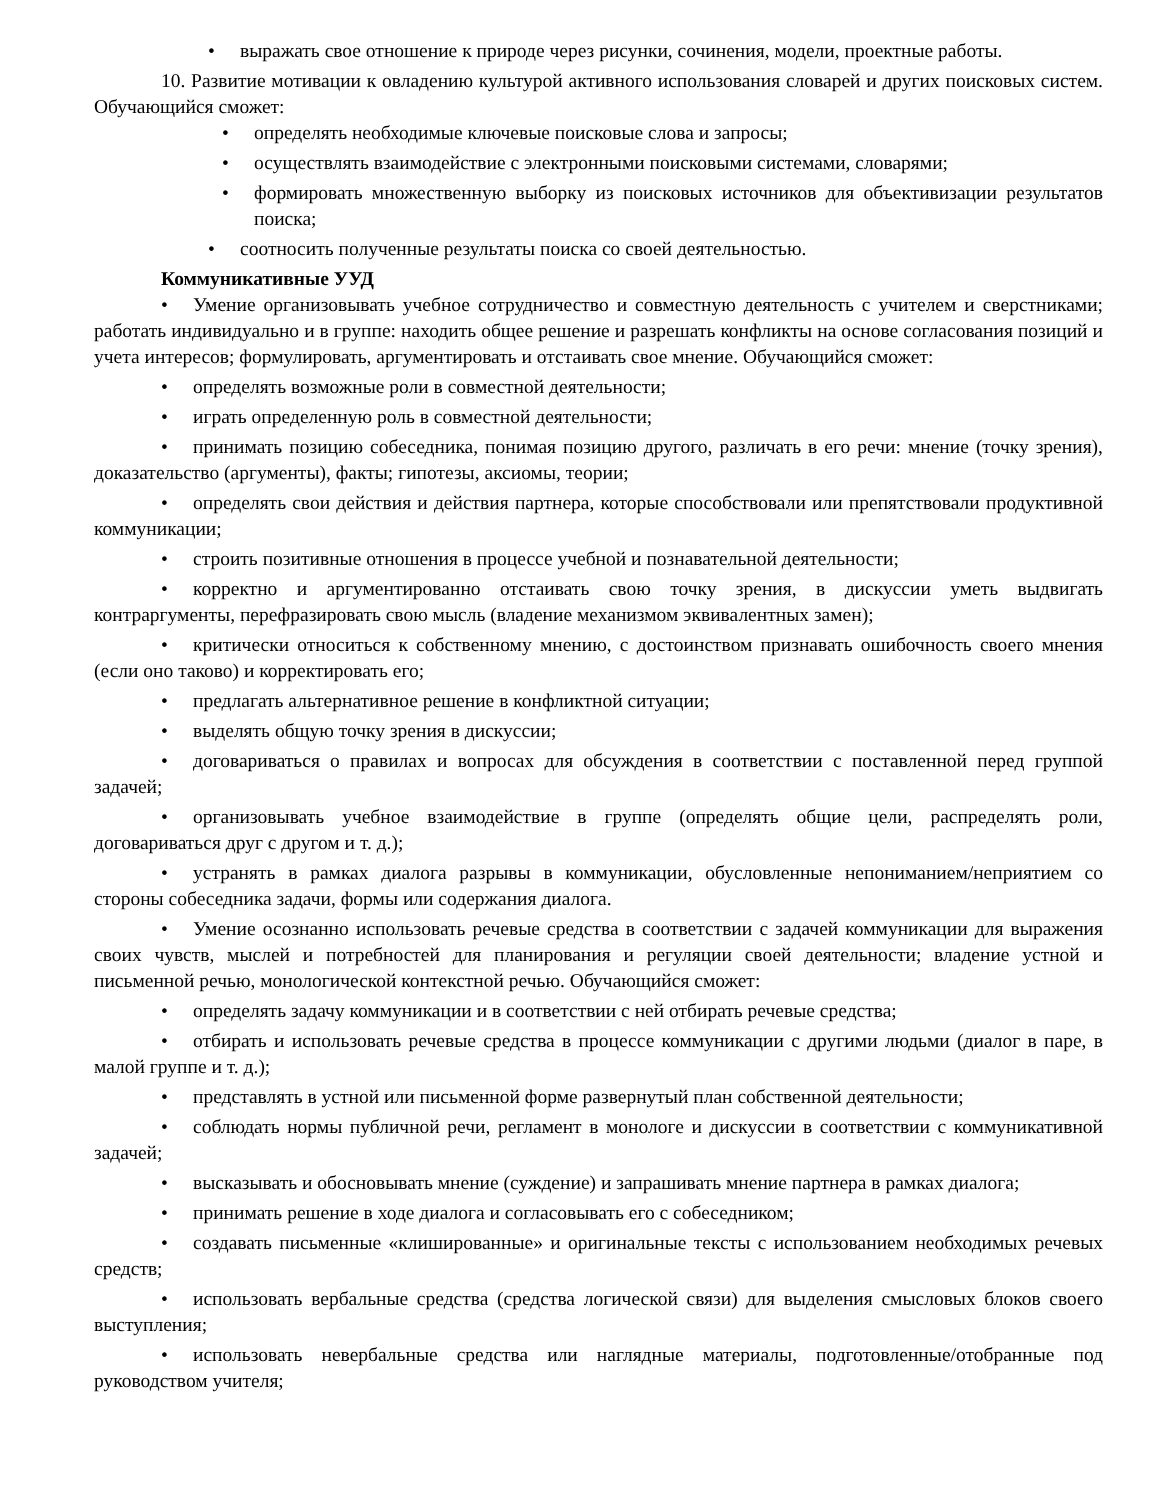• выражать свое отношение к природе через рисунки, сочинения, модели, проектные работы.
10. Развитие мотивации к овладению культурой активного использования словарей и других поисковых систем. Обучающийся сможет:
• определять необходимые ключевые поисковые слова и запросы;
• осуществлять взаимодействие с электронными поисковыми системами, словарями;
• формировать множественную выборку из поисковых источников для объективизации результатов поиска;
• соотносить полученные результаты поиска со своей деятельностью.
Коммуникативные УУД
• Умение организовывать учебное сотрудничество и совместную деятельность с учителем и сверстниками; работать индивидуально и в группе: находить общее решение и разрешать конфликты на основе согласования позиций и учета интересов; формулировать, аргументировать и отстаивать свое мнение. Обучающийся сможет:
• определять возможные роли в совместной деятельности;
• играть определенную роль в совместной деятельности;
• принимать позицию собеседника, понимая позицию другого, различать в его речи: мнение (точку зрения), доказательство (аргументы), факты; гипотезы, аксиомы, теории;
• определять свои действия и действия партнера, которые способствовали или препятствовали продуктивной коммуникации;
• строить позитивные отношения в процессе учебной и познавательной деятельности;
• корректно и аргументированно отстаивать свою точку зрения, в дискуссии уметь выдвигать контраргументы, перефразировать свою мысль (владение механизмом эквивалентных замен);
• критически относиться к собственному мнению, с достоинством признавать ошибочность своего мнения (если оно таково) и корректировать его;
• предлагать альтернативное решение в конфликтной ситуации;
• выделять общую точку зрения в дискуссии;
• договариваться о правилах и вопросах для обсуждения в соответствии с поставленной перед группой задачей;
• организовывать учебное взаимодействие в группе (определять общие цели, распределять роли, договариваться друг с другом и т. д.);
• устранять в рамках диалога разрывы в коммуникации, обусловленные непониманием/неприятием со стороны собеседника задачи, формы или содержания диалога.
• Умение осознанно использовать речевые средства в соответствии с задачей коммуникации для выражения своих чувств, мыслей и потребностей для планирования и регуляции своей деятельности; владение устной и письменной речью, монологической контекстной речью. Обучающийся сможет:
• определять задачу коммуникации и в соответствии с ней отбирать речевые средства;
• отбирать и использовать речевые средства в процессе коммуникации с другими людьми (диалог в паре, в малой группе и т. д.);
• представлять в устной или письменной форме развернутый план собственной деятельности;
• соблюдать нормы публичной речи, регламент в монологе и дискуссии в соответствии с коммуникативной задачей;
• высказывать и обосновывать мнение (суждение) и запрашивать мнение партнера в рамках диалога;
• принимать решение в ходе диалога и согласовывать его с собеседником;
• создавать письменные «клишированные» и оригинальные тексты с использованием необходимых речевых средств;
• использовать вербальные средства (средства логической связи) для выделения смысловых блоков своего выступления;
• использовать невербальные средства или наглядные материалы, подготовленные/отобранные под руководством учителя;